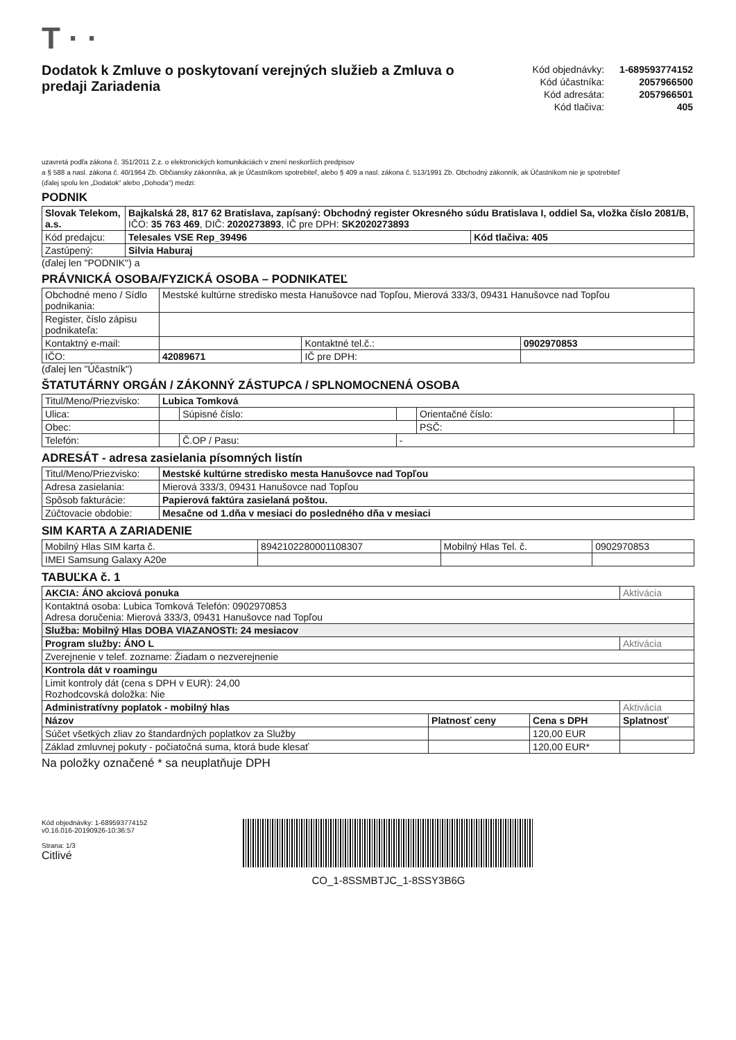T · ·
Dodatok k Zmluve o poskytovaní verejných služieb a Zmluva o predaji Zariadenia
| Kód objednávky: | 1-689593774152 |
| Kód účastníka: | 2057966500 |
| Kód adresáta: | 2057966501 |
| Kód tlačiva: | 405 |
uzavretá podľa zákona č. 351/2011 Z.z. o elektronických komunikáciách v znení neskorších predpisov
a § 588 a nasl. zákona č. 40/1964 Zb. Občiansky zákonníka, ak je Účastníkom spotrebiteľ, alebo § 409 a nasl. zákona č. 513/1991 Zb. Obchodný zákonník, ak Účastníkom nie je spotrebiteľ
(ďalej spolu len „Dodatok“ alebo „Dohoda“) medzi:
PODNIK
| Slovak Telekom, a.s. | Bajkalská 28, 817 62 Bratislava, zapísaný: Obchodný register Okresného súdu Bratislava I, oddiel Sa, vložka číslo 2081/B, IČO: 35 763 469 , DIČ: 2020273893 , IČ pre DPH: SK2020273893 | |
| Kód predajcu: | Telesales VSE Rep_39496 | Kód tlačiva: 405 |
| Zastúpený: | Silvia Haburaj | |
(ďalej len "PODNIK") a
PRÁVNICKÁ OSOBA/FYZICKÁ OSOBA – PODNIKATEĽ
| Obchodné meno / Sídlo podnikania: | Mestské kultúrne stredisko mesta Hanušovce nad Topľou, Mierová 333/3, 09431 Hanušovce nad Topľou | | |
| Register, číslo zápisu podnikateľa: | | | |
| Kontaktný e-mail: | | Kontaktné tel.č.: | 0902970853 |
| IČO: | 42089671 | IČ pre DPH: | |
(ďalej len "Účastník")
ŠTATUTÁRNY ORGÁN / ZÁKONNÝ ZÁSTUPCA / SPLNOMOCNENÁ OSOBA
| Titul/Meno/Priezvisko: | Lubica Tomková | | | | |
| Ulica: | | Súpisné číslo: | | Orientačné číslo: | |
| Obec: | | | | PSČ: | |
| Telefón: | | Č.OP / Pasu: | - | | |
ADRESÁT - adresa zasielania písomných listín
| Titul/Meno/Priezvisko: | Mestské kultúrne stredisko mesta Hanušovce nad Topľou |
| Adresa zasielania: | Mierová 333/3, 09431 Hanušovce nad Topľou |
| Spôsob fakturácie: | Papierová faktúra zasielaná poštou. |
| Zúčtovacie obdobie: | Mesačne od 1.dňa v mesiaci do posledného dňa v mesiaci |
SIM KARTA A ZARIADENIE
| Mobilný Hlas SIM karta č. | 8942102280001108307 | Mobilný Hlas Tel. č. | 0902970853 |
| IMEI Samsung Galaxy A20e | | | |
TABUĽKA č. 1
| AKCIA: ÁNO akciová ponuka | | | Aktivácia |
| Kontaktná osoba: Lubica Tomková Telefón: 0902970853 Adresa doručenia: Mierová 333/3, 09431 Hanušovce nad Topľou | | | |
| Služba: Mobilný Hlas DOBA VIAZANOSTI: 24 mesiacov | | | |
| Program služby: ÁNO L | | | Aktivácia |
| Zverejnenie v telef. zozname: Žiadam o nezverejnenie | | | |
| Kontrola dát v roamingu | | | |
| Limit kontroly dát (cena s DPH v EUR): 24,00 Rozhodcovská doložka: Nie | | | |
| Administratívny poplatok - mobilný hlas | | | Aktivácia |
| Názov | Platnosť ceny | Cena s DPH | Splatnosť |
| Súčet všetkých zliav zo štandardných poplatkov za Služby | | 120,00 EUR | |
| Základ zmluvnej pokuty - počiatočná suma, ktorá bude klesať | | 120,00 EUR* | |
Na položky označené * sa neuplatňuje DPH
Kód objednávky: 1-689593774152
v0.16.016-20190926-10:36:57
Strana: 1/3
Citlivé
CO_1-8SSMBTJC_1-8SSY3B6G